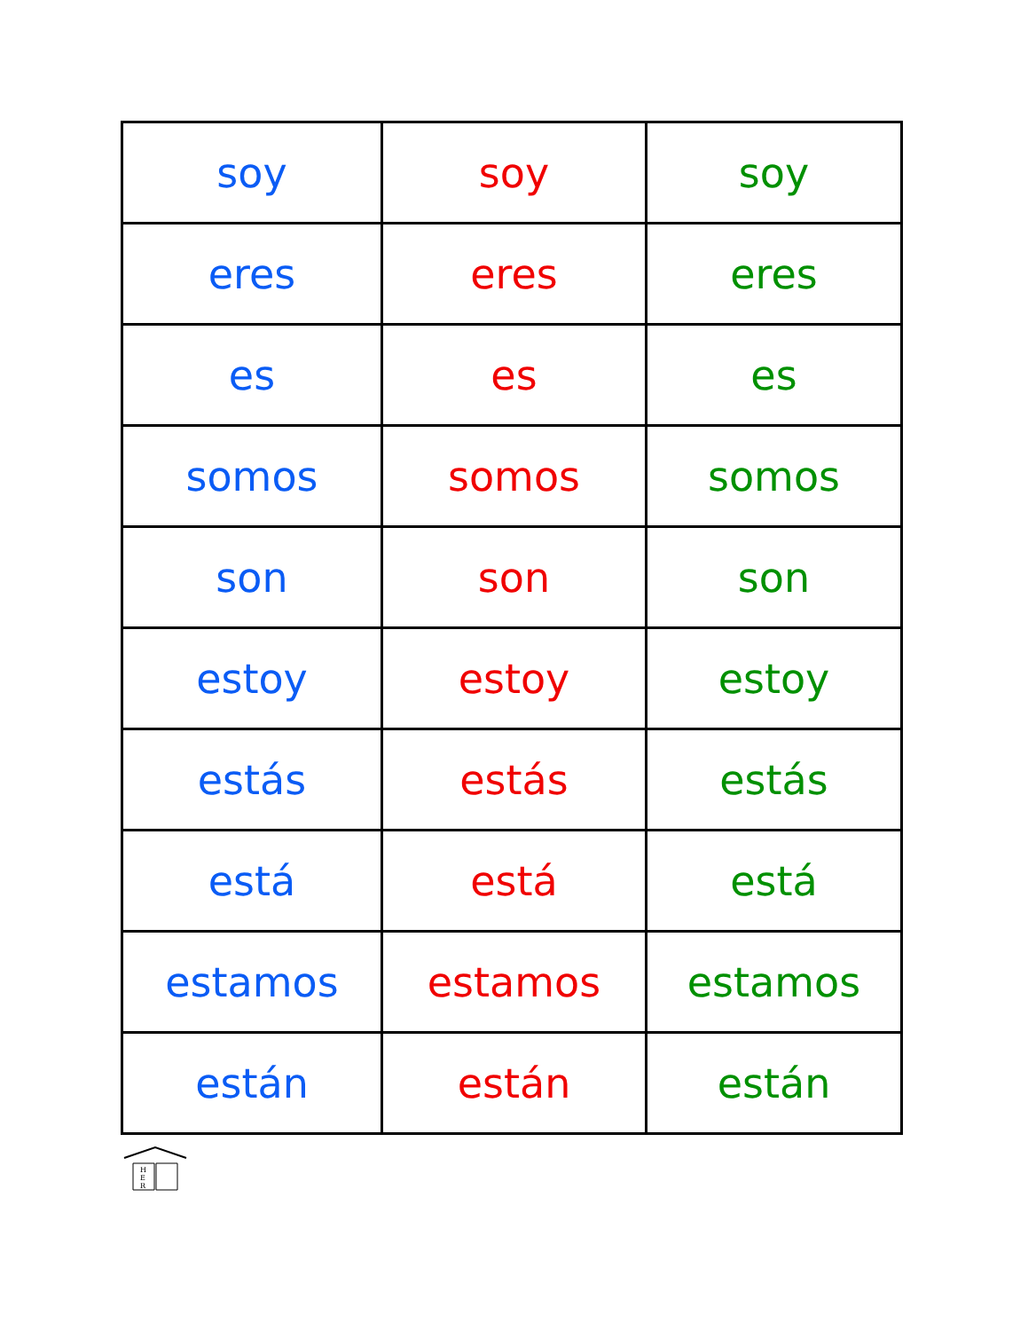| soy | soy | soy |
| eres | eres | eres |
| es | es | es |
| somos | somos | somos |
| son | son | son |
| estoy | estoy | estoy |
| estás | estás | estás |
| está | está | está |
| estamos | estamos | estamos |
| están | están | están |
H
E
R